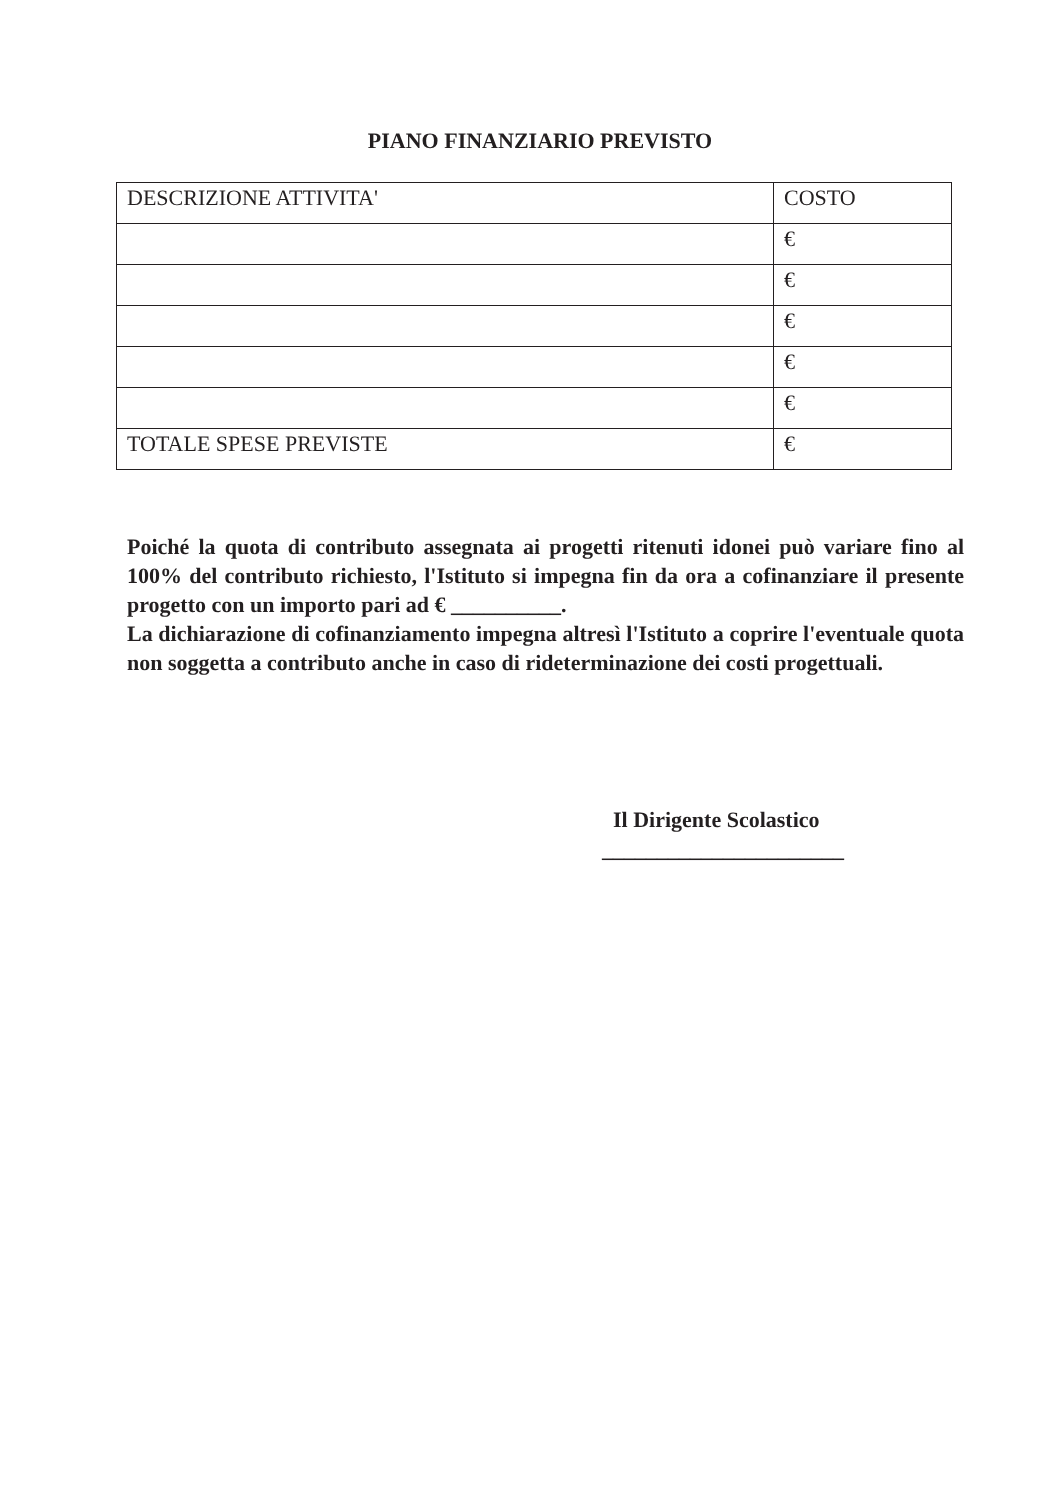PIANO FINANZIARIO PREVISTO
| DESCRIZIONE ATTIVITA' | COSTO |
| | € |
| | € |
| | € |
| | € |
| | € |
| TOTALE SPESE PREVISTE | € |
Poiché la quota di contributo assegnata ai progetti ritenuti idonei può variare fino al 100% del contributo richiesto, l'Istituto si impegna fin da ora a cofinanziare il presente progetto con un importo pari ad € __________.
La dichiarazione di cofinanziamento impegna altresì l'Istituto a coprire l'eventuale quota non soggetta a contributo anche in caso di rideterminazione dei costi progettuali.
Il Dirigente Scolastico
______________________